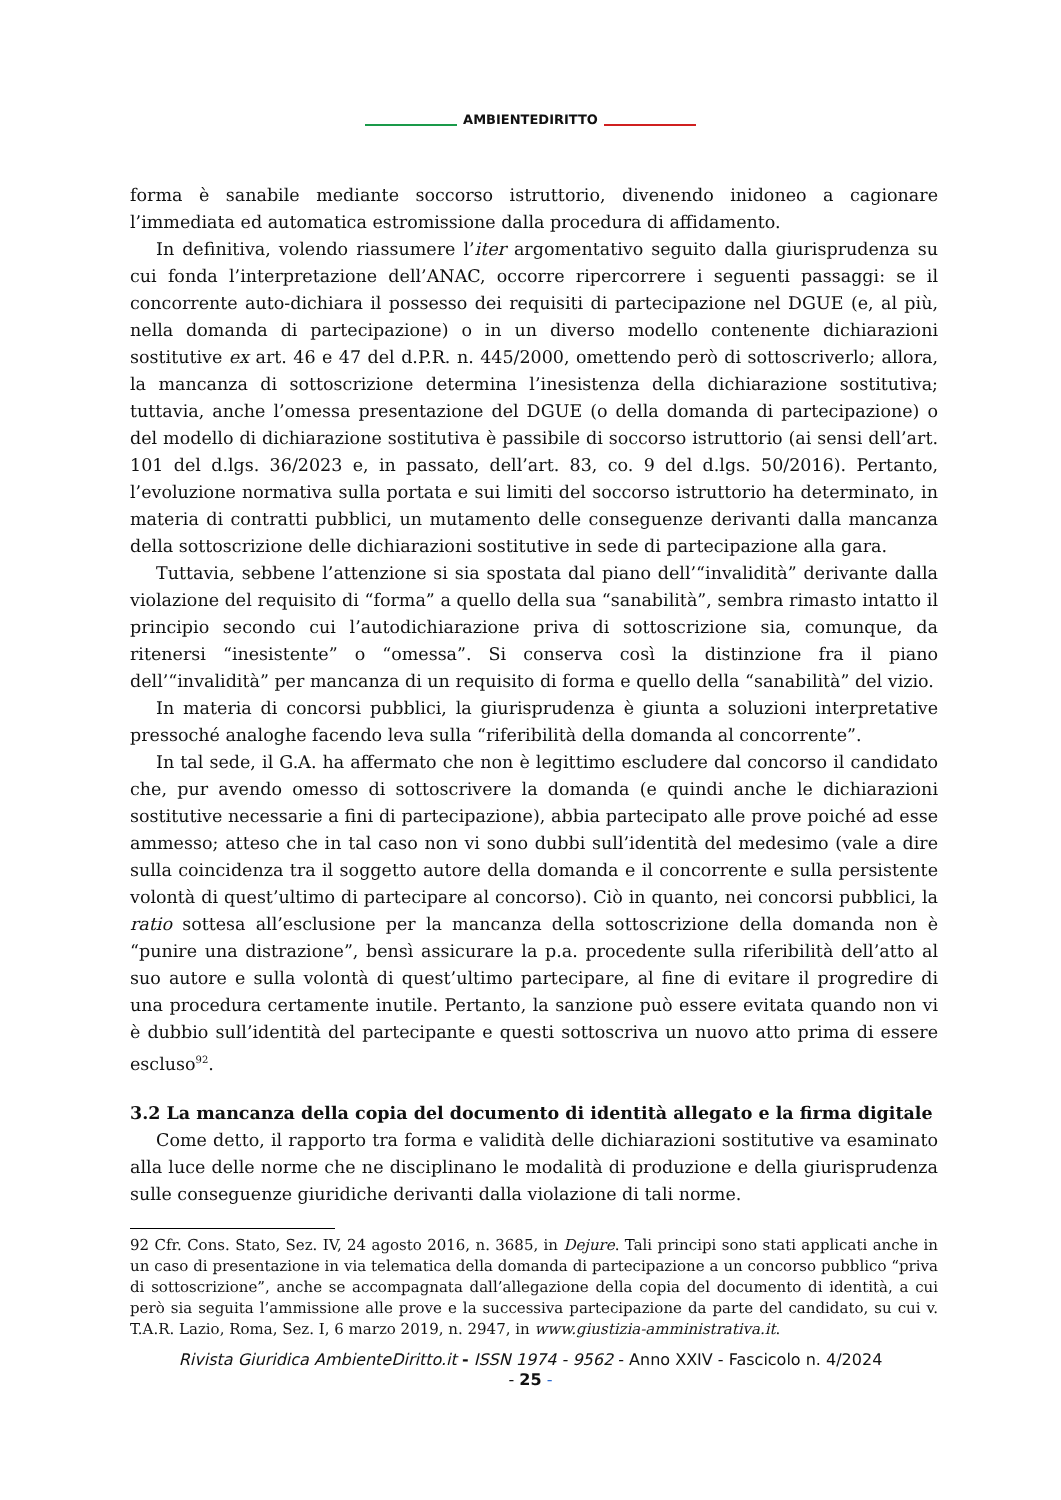AMBIENTEDIRITTO
forma è sanabile mediante soccorso istruttorio, divenendo inidoneo a cagionare l’immediata ed automatica estromissione dalla procedura di affidamento.
In definitiva, volendo riassumere l’iter argomentativo seguito dalla giurisprudenza su cui fonda l’interpretazione dell’ANAC, occorre ripercorrere i seguenti passaggi: se il concorrente auto-dichiara il possesso dei requisiti di partecipazione nel DGUE (e, al più, nella domanda di partecipazione) o in un diverso modello contenente dichiarazioni sostitutive ex art. 46 e 47 del d.P.R. n. 445/2000, omettendo però di sottoscriverlo; allora, la mancanza di sottoscrizione determina l’inesistenza della dichiarazione sostitutiva; tuttavia, anche l’omessa presentazione del DGUE (o della domanda di partecipazione) o del modello di dichiarazione sostitutiva è passibile di soccorso istruttorio (ai sensi dell’art. 101 del d.lgs. 36/2023 e, in passato, dell’art. 83, co. 9 del d.lgs. 50/2016). Pertanto, l’evoluzione normativa sulla portata e sui limiti del soccorso istruttorio ha determinato, in materia di contratti pubblici, un mutamento delle conseguenze derivanti dalla mancanza della sottoscrizione delle dichiarazioni sostitutive in sede di partecipazione alla gara.
Tuttavia, sebbene l’attenzione si sia spostata dal piano dell’“invalidità” derivante dalla violazione del requisito di “forma” a quello della sua “sanabilità”, sembra rimasto intatto il principio secondo cui l’autodichiarazione priva di sottoscrizione sia, comunque, da ritenersi “inesistente” o “omessa”. Si conserva così la distinzione fra il piano dell’“invalidità” per mancanza di un requisito di forma e quello della “sanabilità” del vizio.
In materia di concorsi pubblici, la giurisprudenza è giunta a soluzioni interpretative pressoché analoghe facendo leva sulla “riferibilità della domanda al concorrente”.
In tal sede, il G.A. ha affermato che non è legittimo escludere dal concorso il candidato che, pur avendo omesso di sottoscrivere la domanda (e quindi anche le dichiarazioni sostitutive necessarie a fini di partecipazione), abbia partecipato alle prove poiché ad esse ammesso; atteso che in tal caso non vi sono dubbi sull’identità del medesimo (vale a dire sulla coincidenza tra il soggetto autore della domanda e il concorrente e sulla persistente volontà di quest’ultimo di partecipare al concorso). Ciò in quanto, nei concorsi pubblici, la ratio sottesa all’esclusione per la mancanza della sottoscrizione della domanda non è “punire una distrazione”, bensì assicurare la p.a. procedente sulla riferibilità dell’atto al suo autore e sulla volontà di quest’ultimo partecipare, al fine di evitare il progredire di una procedura certamente inutile. Pertanto, la sanzione può essere evitata quando non vi è dubbio sull’identità del partecipante e questi sottoscriva un nuovo atto prima di essere escluso<sup>92</sup>.
3.2 La mancanza della copia del documento di identità allegato e la firma digitale
Come detto, il rapporto tra forma e validità delle dichiarazioni sostitutive va esaminato alla luce delle norme che ne disciplinano le modalità di produzione e della giurisprudenza sulle conseguenze giuridiche derivanti dalla violazione di tali norme.
92 Cfr. Cons. Stato, Sez. IV, 24 agosto 2016, n. 3685, in Dejure. Tali principi sono stati applicati anche in un caso di presentazione in via telematica della domanda di partecipazione a un concorso pubblico “priva di sottoscrizione”, anche se accompagnata dall’allegazione della copia del documento di identità, a cui però sia seguita l’ammissione alle prove e la successiva partecipazione da parte del candidato, su cui v. T.A.R. Lazio, Roma, Sez. I, 6 marzo 2019, n. 2947, in www.giustizia-amministrativa.it.
Rivista Giuridica AmbienteDiritto.it - ISSN 1974 - 9562 - Anno XXIV - Fascicolo n. 4/2024
- 25 -